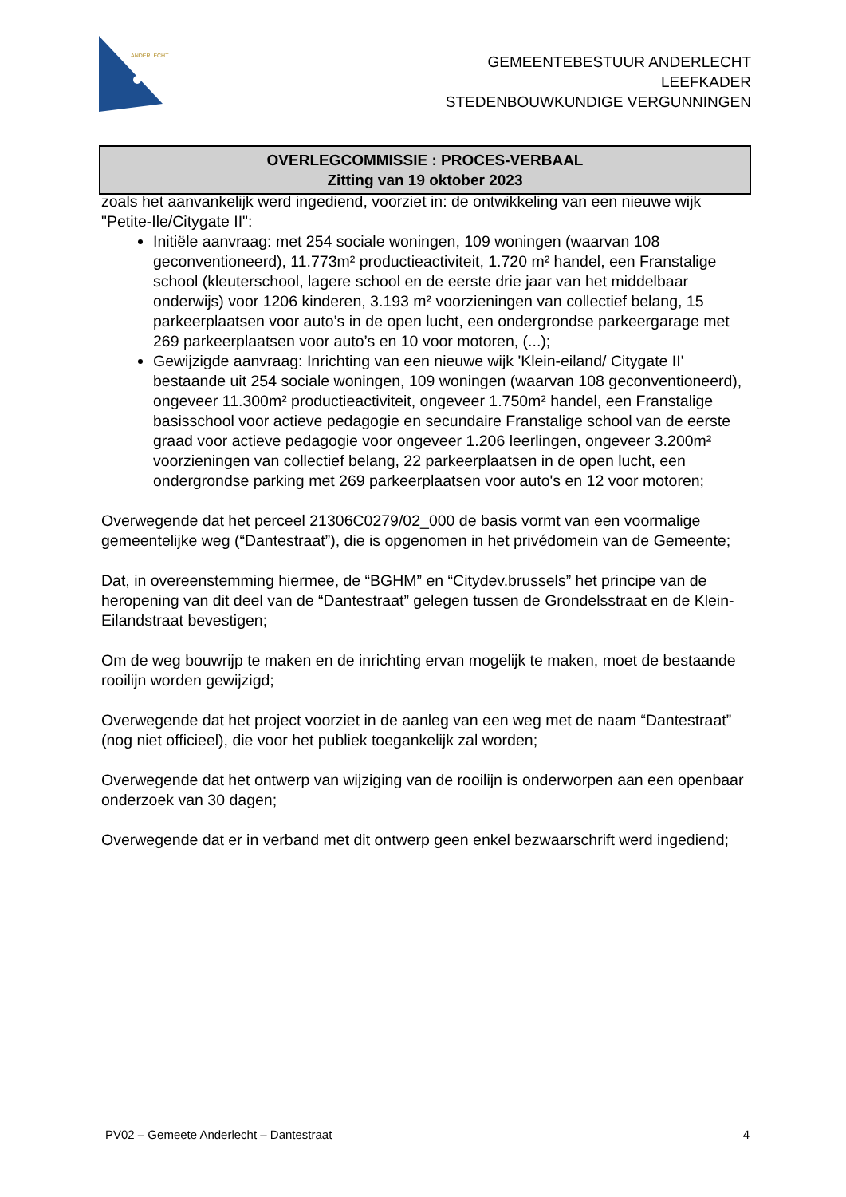ANDERLECHT
GEMEENTEBESTUUR ANDERLECHT
LEEFKADER
STEDENBOUWKUNDIGE VERGUNNINGEN
OVERLEGCOMMISSIE : PROCES-VERBAAL
Zitting van 19 oktober 2023
zoals het aanvankelijk werd ingediend, voorziet in: de ontwikkeling van een nieuwe wijk "Petite-Ile/Citygate II":
Initiële aanvraag: met 254 sociale woningen, 109 woningen (waarvan 108 geconventioneerd), 11.773m² productieactiviteit, 1.720 m² handel, een Franstalige school (kleuterschool, lagere school en de eerste drie jaar van het middelbaar onderwijs) voor 1206 kinderen, 3.193 m² voorzieningen van collectief belang, 15 parkeerplaatsen voor auto’s in de open lucht, een ondergrondse parkeergarage met 269 parkeerplaatsen voor auto’s en 10 voor motoren, (...);
Gewijzigde aanvraag: Inrichting van een nieuwe wijk 'Klein-eiland/ Citygate II' bestaande uit 254 sociale woningen, 109 woningen (waarvan 108 geconventioneerd), ongeveer 11.300m² productieactiviteit, ongeveer 1.750m² handel, een Franstalige basisschool voor actieve pedagogie en secundaire Franstalige school van de eerste graad voor actieve pedagogie voor ongeveer 1.206 leerlingen, ongeveer 3.200m² voorzieningen van collectief belang, 22 parkeerplaatsen in de open lucht, een ondergrondse parking met 269 parkeerplaatsen voor auto's en 12 voor motoren;
Overwegende dat het perceel 21306C0279/02_000 de basis vormt van een voormalige gemeentelijke weg (“Dantestraat”), die is opgenomen in het privédomein van de Gemeente;
Dat, in overeenstemming hiermee, de “BGHM” en “Citydev.brussels” het principe van de heropening van dit deel van de “Dantestraat” gelegen tussen de Grondelsstraat en de Klein-Eilandstraat bevestigen;
Om de weg bouwrijp te maken en de inrichting ervan mogelijk te maken, moet de bestaande rooilijn worden gewijzigd;
Overwegende dat het project voorziet in de aanleg van een weg met de naam “Dantestraat” (nog niet officieel), die voor het publiek toegankelijk zal worden;
Overwegende dat het ontwerp van wijziging van de rooilijn is onderworpen aan een openbaar onderzoek van 30 dagen;
Overwegende dat er in verband met dit ontwerp geen enkel bezwaarschrift werd ingediend;
PV02 – Gemeete Anderlecht – Dantestraat 4